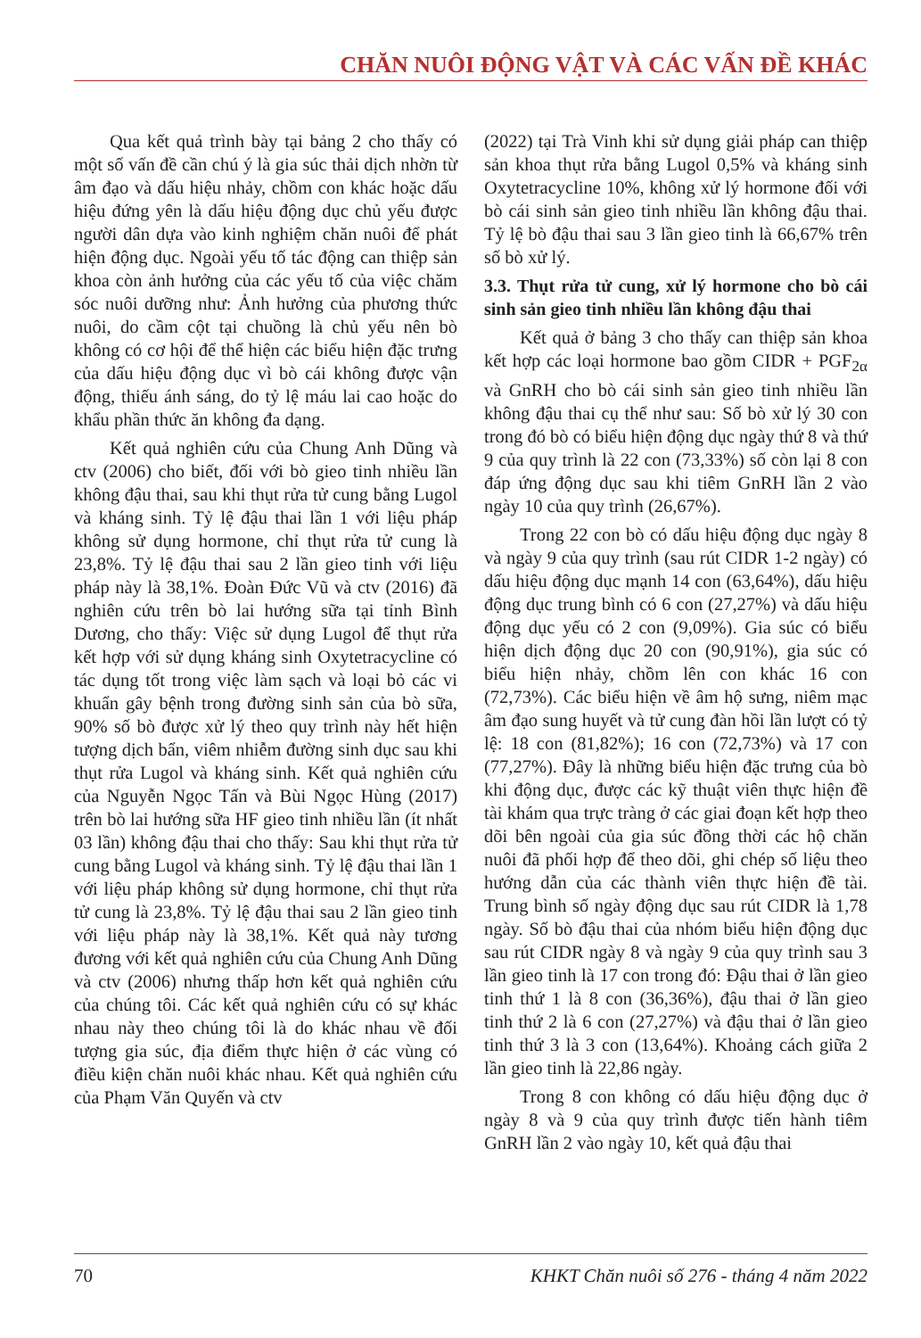CHĂN NUÔI ĐỘNG VẬT VÀ CÁC VẤN ĐỀ KHÁC
Qua kết quả trình bày tại bảng 2 cho thấy có một số vấn đề cần chú ý là gia súc thải dịch nhờn từ âm đạo và dấu hiệu nhảy, chồm con khác hoặc dấu hiệu đứng yên là dấu hiệu động dục chủ yếu được người dân dựa vào kinh nghiệm chăn nuôi để phát hiện động dục. Ngoài yếu tố tác động can thiệp sản khoa còn ảnh hưởng của các yếu tố của việc chăm sóc nuôi dưỡng như: Ảnh hưởng của phương thức nuôi, do cầm cột tại chuồng là chủ yếu nên bò không có cơ hội để thể hiện các biểu hiện đặc trưng của dấu hiệu động dục vì bò cái không được vận động, thiếu ánh sáng, do tỷ lệ máu lai cao hoặc do khẩu phần thức ăn không đa dạng.
Kết quả nghiên cứu của Chung Anh Dũng và ctv (2006) cho biết, đối với bò gieo tinh nhiều lần không đậu thai, sau khi thụt rửa tử cung bằng Lugol và kháng sinh. Tỷ lệ đậu thai lần 1 với liệu pháp không sử dụng hormone, chỉ thụt rửa tử cung là 23,8%. Tỷ lệ đậu thai sau 2 lần gieo tinh với liệu pháp này là 38,1%. Đoàn Đức Vũ và ctv (2016) đã nghiên cứu trên bò lai hướng sữa tại tỉnh Bình Dương, cho thấy: Việc sử dụng Lugol để thụt rửa kết hợp với sử dụng kháng sinh Oxytetracycline có tác dụng tốt trong việc làm sạch và loại bỏ các vi khuẩn gây bệnh trong đường sinh sản của bò sữa, 90% số bò được xử lý theo quy trình này hết hiện tượng dịch bẩn, viêm nhiễm đường sinh dục sau khi thụt rửa Lugol và kháng sinh. Kết quả nghiên cứu của Nguyễn Ngọc Tấn và Bùi Ngọc Hùng (2017) trên bò lai hướng sữa HF gieo tinh nhiều lần (ít nhất 03 lần) không đậu thai cho thấy: Sau khi thụt rửa tử cung bằng Lugol và kháng sinh. Tỷ lệ đậu thai lần 1 với liệu pháp không sử dụng hormone, chỉ thụt rửa tử cung là 23,8%. Tỷ lệ đậu thai sau 2 lần gieo tinh với liệu pháp này là 38,1%. Kết quả này tương đương với kết quả nghiên cứu của Chung Anh Dũng và ctv (2006) nhưng thấp hơn kết quả nghiên cứu của chúng tôi. Các kết quả nghiên cứu có sự khác nhau này theo chúng tôi là do khác nhau về đối tượng gia súc, địa điểm thực hiện ở các vùng có điều kiện chăn nuôi khác nhau. Kết quả nghiên cứu của Phạm Văn Quyến và ctv
(2022) tại Trà Vinh khi sử dụng giải pháp can thiệp sản khoa thụt rửa bằng Lugol 0,5% và kháng sinh Oxytetracycline 10%, không xử lý hormone đối với bò cái sinh sản gieo tinh nhiều lần không đậu thai. Tỷ lệ bò đậu thai sau 3 lần gieo tinh là 66,67% trên số bò xử lý.
3.3. Thụt rửa tử cung, xử lý hormone cho bò cái sinh sản gieo tinh nhiều lần không đậu thai
Kết quả ở bảng 3 cho thấy can thiệp sản khoa kết hợp các loại hormone bao gồm CIDR + PGF<sub>2α</sub> và GnRH cho bò cái sinh sản gieo tinh nhiều lần không đậu thai cụ thể như sau: Số bò xử lý 30 con trong đó bò có biểu hiện động dục ngày thứ 8 và thứ 9 của quy trình là 22 con (73,33%) số còn lại 8 con đáp ứng động dục sau khi tiêm GnRH lần 2 vào ngày 10 của quy trình (26,67%).
Trong 22 con bò có dấu hiệu động dục ngày 8 và ngày 9 của quy trình (sau rút CIDR 1-2 ngày) có dấu hiệu động dục mạnh 14 con (63,64%), dấu hiệu động dục trung bình có 6 con (27,27%) và dấu hiệu động dục yếu có 2 con (9,09%). Gia súc có biểu hiện dịch động dục 20 con (90,91%), gia súc có biểu hiện nhảy, chồm lên con khác 16 con (72,73%). Các biểu hiện về âm hộ sưng, niêm mạc âm đạo sung huyết và tử cung đàn hồi lần lượt có tỷ lệ: 18 con (81,82%); 16 con (72,73%) và 17 con (77,27%). Đây là những biểu hiện đặc trưng của bò khi động dục, được các kỹ thuật viên thực hiện đề tài khám qua trực tràng ở các giai đoạn kết hợp theo dõi bên ngoài của gia súc đồng thời các hộ chăn nuôi đã phối hợp để theo dõi, ghi chép số liệu theo hướng dẫn của các thành viên thực hiện đề tài. Trung bình số ngày động dục sau rút CIDR là 1,78 ngày. Số bò đậu thai của nhóm biểu hiện động dục sau rút CIDR ngày 8 và ngày 9 của quy trình sau 3 lần gieo tinh là 17 con trong đó: Đậu thai ở lần gieo tinh thứ 1 là 8 con (36,36%), đậu thai ở lần gieo tinh thứ 2 là 6 con (27,27%) và đậu thai ở lần gieo tinh thứ 3 là 3 con (13,64%). Khoảng cách giữa 2 lần gieo tinh là 22,86 ngày.
Trong 8 con không có dấu hiệu động dục ở ngày 8 và 9 của quy trình được tiến hành tiêm GnRH lần 2 vào ngày 10, kết quả đậu thai
70 KHKT Chăn nuôi số 276 - tháng 4 năm 2022